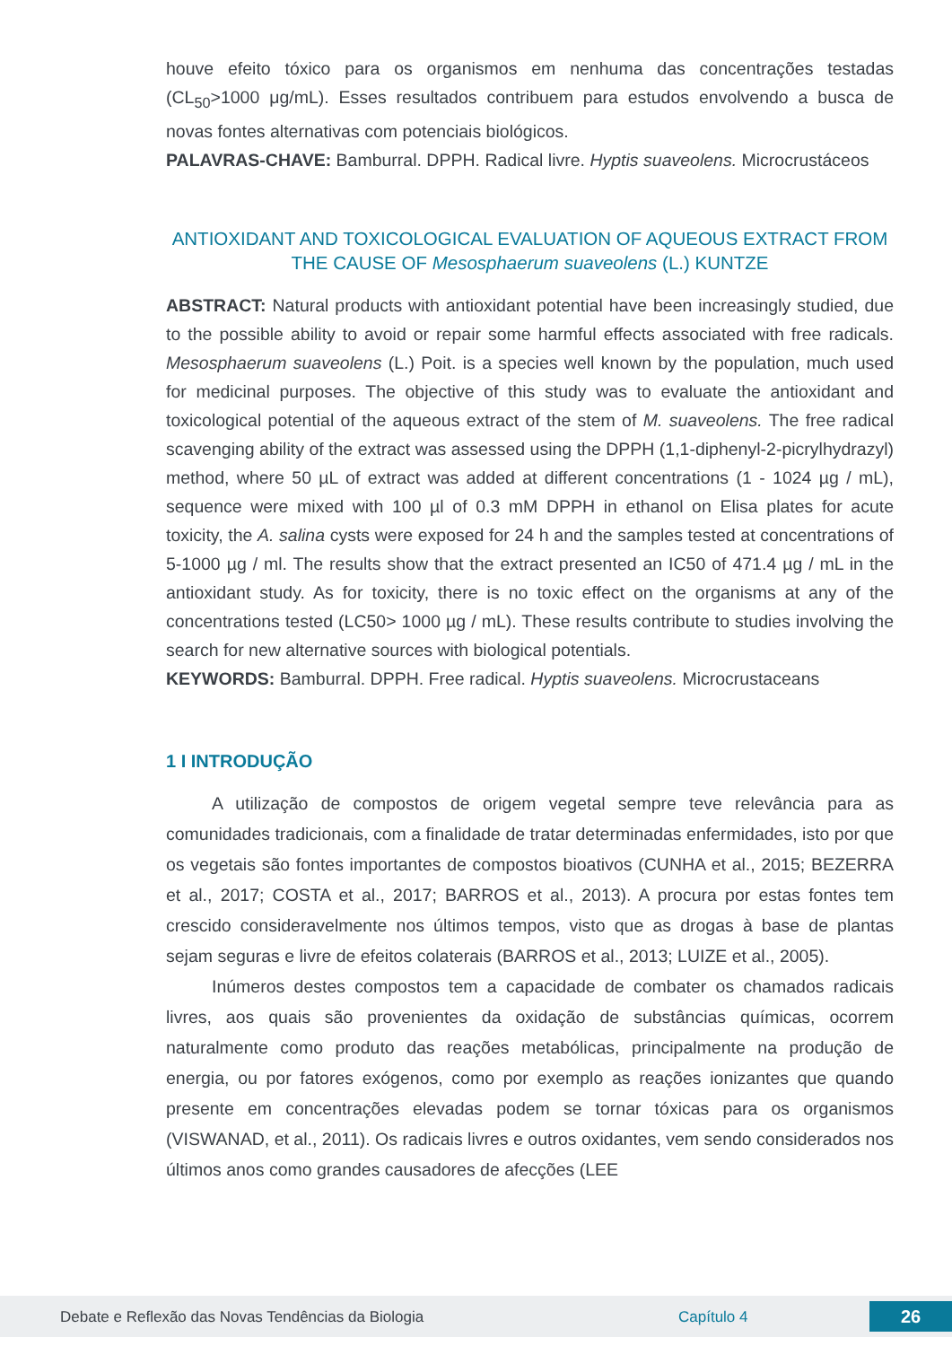houve efeito tóxico para os organismos em nenhuma das concentrações testadas (CL<sub>50</sub>>1000 μg/mL). Esses resultados contribuem para estudos envolvendo a busca de novas fontes alternativas com potenciais biológicos.
PALAVRAS-CHAVE: Bamburral. DPPH. Radical livre. Hyptis suaveolens. Microcrustáceos
ANTIOXIDANT AND TOXICOLOGICAL EVALUATION OF AQUEOUS EXTRACT FROM THE CAUSE OF Mesosphaerum suaveolens (L.) KUNTZE
ABSTRACT: Natural products with antioxidant potential have been increasingly studied, due to the possible ability to avoid or repair some harmful effects associated with free radicals. Mesosphaerum suaveolens (L.) Poit. is a species well known by the population, much used for medicinal purposes. The objective of this study was to evaluate the antioxidant and toxicological potential of the aqueous extract of the stem of M. suaveolens. The free radical scavenging ability of the extract was assessed using the DPPH (1,1-diphenyl-2-picrylhydrazyl) method, where 50 µL of extract was added at different concentrations (1 - 1024 µg / mL), sequence were mixed with 100 µl of 0.3 mM DPPH in ethanol on Elisa plates for acute toxicity, the A. salina cysts were exposed for 24 h and the samples tested at concentrations of 5-1000 µg / ml. The results show that the extract presented an IC50 of 471.4 µg / mL in the antioxidant study. As for toxicity, there is no toxic effect on the organisms at any of the concentrations tested (LC50> 1000 µg / mL). These results contribute to studies involving the search for new alternative sources with biological potentials.
KEYWORDS: Bamburral. DPPH. Free radical. Hyptis suaveolens. Microcrustaceans
1 I INTRODUÇÃO
A utilização de compostos de origem vegetal sempre teve relevância para as comunidades tradicionais, com a finalidade de tratar determinadas enfermidades, isto por que os vegetais são fontes importantes de compostos bioativos (CUNHA et al., 2015; BEZERRA et al., 2017; COSTA et al., 2017; BARROS et al., 2013). A procura por estas fontes tem crescido consideravelmente nos últimos tempos, visto que as drogas à base de plantas sejam seguras e livre de efeitos colaterais (BARROS et al., 2013; LUIZE et al., 2005).
Inúmeros destes compostos tem a capacidade de combater os chamados radicais livres, aos quais são provenientes da oxidação de substâncias químicas, ocorrem naturalmente como produto das reações metabólicas, principalmente na produção de energia, ou por fatores exógenos, como por exemplo as reações ionizantes que quando presente em concentrações elevadas podem se tornar tóxicas para os organismos (VISWANAD, et al., 2011). Os radicais livres e outros oxidantes, vem sendo considerados nos últimos anos como grandes causadores de afecções (LEE
Debate e Reflexão das Novas Tendências da Biologia Capítulo 4 26